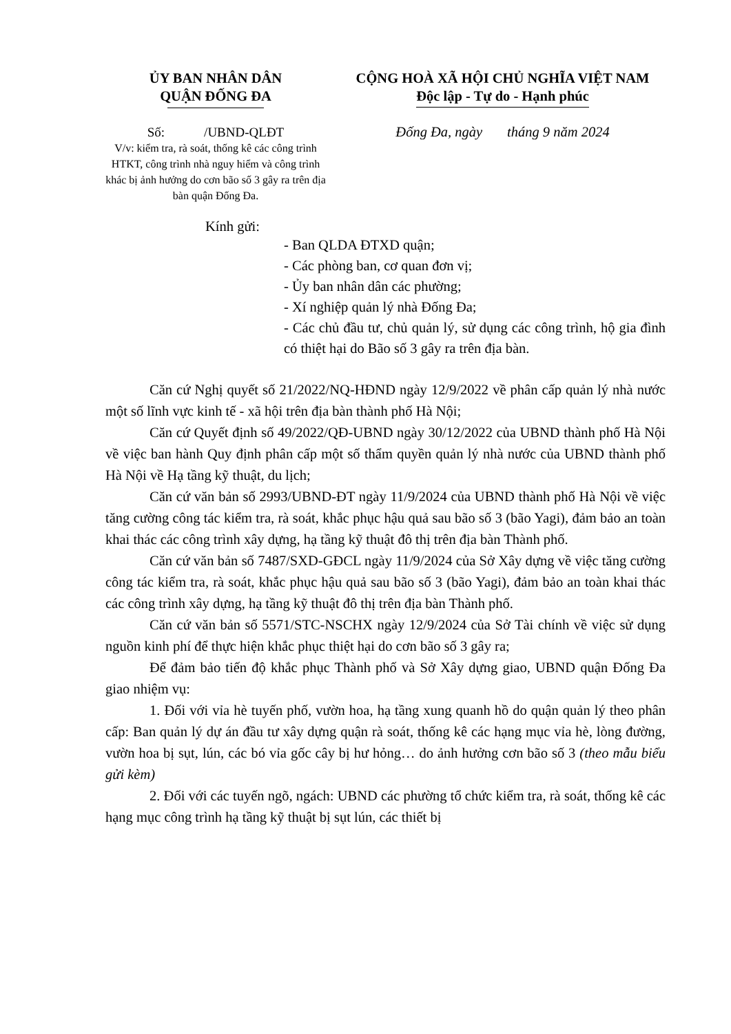ỦY BAN NHÂN DÂN
QUẬN ĐỐNG ĐA
Số: /UBND-QLĐT
V/v: kiểm tra, rà soát, thống kê các công trình HTKT, công trình nhà nguy hiểm và công trình khác bị ảnh hưởng do cơn bão số 3 gây ra trên địa bàn quận Đống Đa.
CỘNG HOÀ XÃ HỘI CHỦ NGHĨA VIỆT NAM
Độc lập - Tự do - Hạnh phúc
Đống Đa, ngày tháng 9 năm 2024
Kính gửi:
- Ban QLDA ĐTXD quận;
- Các phòng ban, cơ quan đơn vị;
- Ủy ban nhân dân các phường;
- Xí nghiệp quản lý nhà Đống Đa;
- Các chủ đầu tư, chủ quản lý, sử dụng các công trình, hộ gia đình có thiệt hại do Bão số 3 gây ra trên địa bàn.
Căn cứ Nghị quyết số 21/2022/NQ-HĐND ngày 12/9/2022 về phân cấp quản lý nhà nước một số lĩnh vực kinh tế - xã hội trên địa bàn thành phố Hà Nội;
Căn cứ Quyết định số 49/2022/QĐ-UBND ngày 30/12/2022 của UBND thành phố Hà Nội về việc ban hành Quy định phân cấp một số thẩm quyền quản lý nhà nước của UBND thành phố Hà Nội về Hạ tầng kỹ thuật, du lịch;
Căn cứ văn bản số 2993/UBND-ĐT ngày 11/9/2024 của UBND thành phố Hà Nội về việc tăng cường công tác kiểm tra, rà soát, khắc phục hậu quả sau bão số 3 (bão Yagi), đảm bảo an toàn khai thác các công trình xây dựng, hạ tầng kỹ thuật đô thị trên địa bàn Thành phố.
Căn cứ văn bản số 7487/SXD-GĐCL ngày 11/9/2024 của Sở Xây dựng về việc tăng cường công tác kiểm tra, rà soát, khắc phục hậu quả sau bão số 3 (bão Yagi), đảm bảo an toàn khai thác các công trình xây dựng, hạ tầng kỹ thuật đô thị trên địa bàn Thành phố.
Căn cứ văn bản số 5571/STC-NSCHX ngày 12/9/2024 của Sở Tài chính về việc sử dụng nguồn kinh phí để thực hiện khắc phục thiệt hại do cơn bão số 3 gây ra;
Để đảm bảo tiến độ khắc phục Thành phố và Sở Xây dựng giao, UBND quận Đống Đa giao nhiệm vụ:
1. Đối với vỉa hè tuyến phố, vườn hoa, hạ tầng xung quanh hồ do quận quản lý theo phân cấp: Ban quản lý dự án đầu tư xây dựng quận rà soát, thống kê các hạng mục vỉa hè, lòng đường, vườn hoa bị sụt, lún, các bó vỉa gốc cây bị hư hỏng… do ảnh hưởng cơn bão số 3 (theo mẫu biểu gửi kèm)
2. Đối với các tuyến ngõ, ngách: UBND các phường tổ chức kiểm tra, rà soát, thống kê các hạng mục công trình hạ tầng kỹ thuật bị sụt lún, các thiết bị